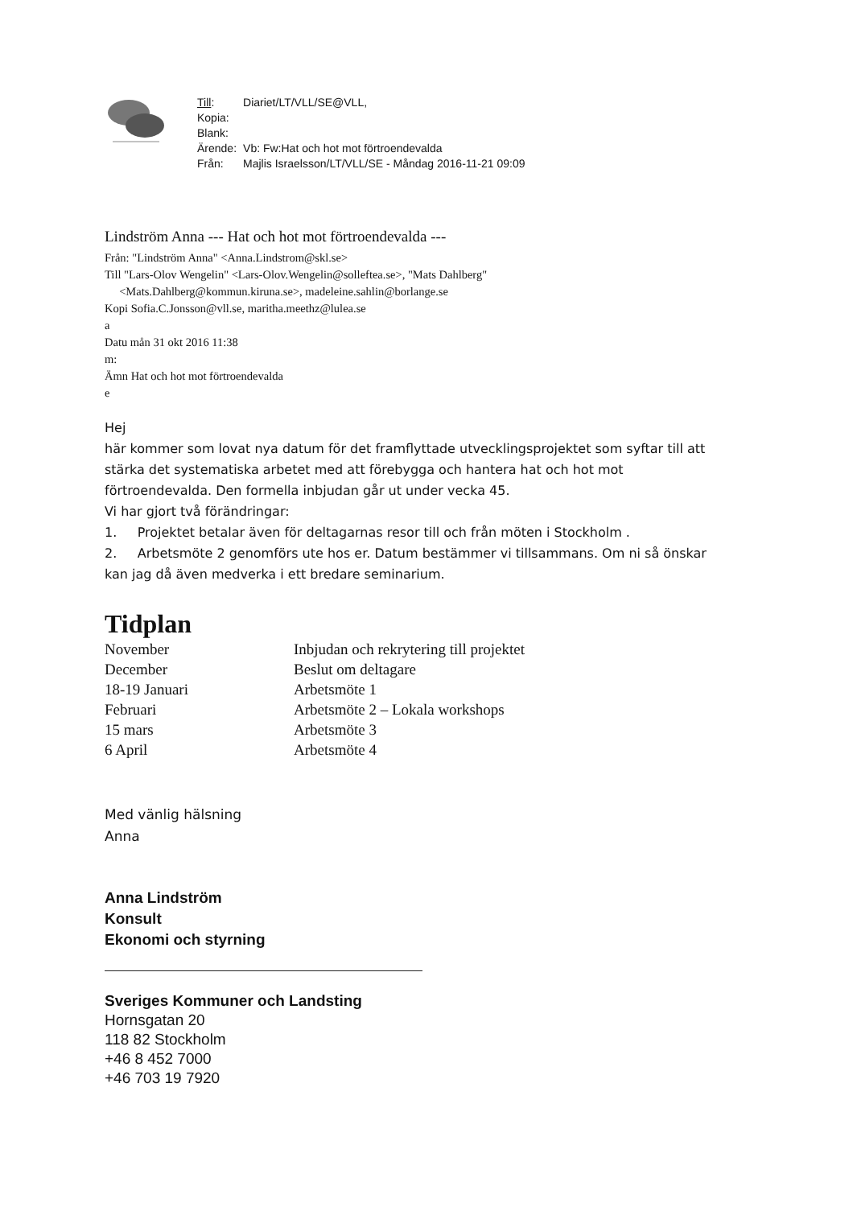| Till : | Diariet/LT/VLL/SE@VLL, |
| Kopia: | |
| Blank: | |
| Ärende: | Vb: Fw:Hat och hot mot förtroendevalda |
| Från: | Majlis Israelsson/LT/VLL/SE - Måndag 2016-11-21 09:09 |
Lindström Anna --- Hat och hot mot förtroendevalda ---
Från: "Lindström Anna" <Anna.Lindstrom@skl.se>
Till "Lars-Olov Wengelin" <Lars-Olov.Wengelin@solleftea.se>, "Mats Dahlberg"
<Mats.Dahlberg@kommun.kiruna.se>, madeleine.sahlin@borlange.se
Kopi Sofia.C.Jonsson@vll.se, maritha.meethz@lulea.se
a
Datu mån 31 okt 2016 11:38
m:
Ämn Hat och hot mot förtroendevalda
e
Hej
här kommer som lovat nya datum för det framflyttade utvecklingsprojektet som syftar till att stärka det systematiska arbetet med att förebygga och hantera hat och hot mot förtroendevalda. Den formella inbjudan går ut under vecka 45.
Vi har gjort två förändringar:
1. Projektet betalar även för deltagarnas resor till och från möten i Stockholm .
2. Arbetsmöte 2 genomförs ute hos er. Datum bestämmer vi tillsammans. Om ni så önskar kan jag då även medverka i ett bredare seminarium.
Tidplan
| November | Inbjudan och rekrytering till projektet |
| December | Beslut om deltagare |
| 18-19 Januari | Arbetsmöte 1 |
| Februari | Arbetsmöte 2 – Lokala workshops |
| 15 mars | Arbetsmöte 3 |
| 6 April | Arbetsmöte 4 |
Med vänlig hälsning
Anna
Anna Lindström
Konsult
Ekonomi och styrning
Sveriges Kommuner och Landsting
Hornsgatan 20
118 82 Stockholm
+46 8 452 7000
+46 703 19 7920